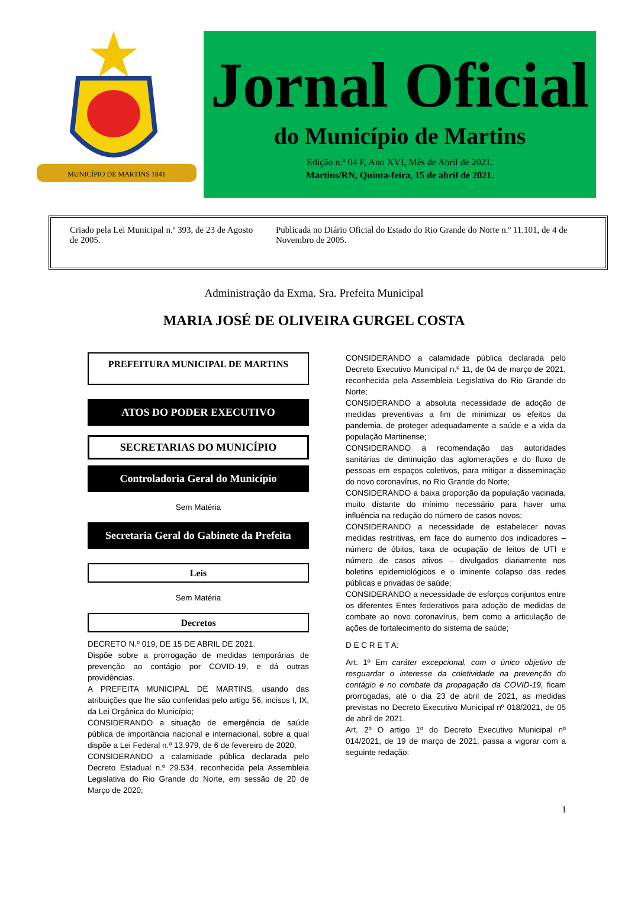MUNICÍPIO DE MARTINS 1841
Jornal Oficial
do Município de Martins
Edição n.º 04 F, Ano XVI, Mês de Abril de 2021.
Martins/RN, Quinta-feira, 15 de abril de 2021.
Criado pela Lei Municipal n.º 393, de 23 de Agosto de 2005.
Publicada no Diário Oficial do Estado do Rio Grande do Norte n.º 11.101, de 4 de Novembro de 2005.
Administração da Exma. Sra. Prefeita Municipal
MARIA JOSÉ DE OLIVEIRA GURGEL COSTA
PREFEITURA MUNICIPAL DE MARTINS
ATOS DO PODER EXECUTIVO
SECRETARIAS DO MUNICÍPIO
Controladoria Geral do Município
Sem Matéria
Secretaria Geral do Gabinete da Prefeita
Leis
Sem Matéria
Decretos
DECRETO N.º 019, DE 15 DE ABRIL DE 2021.
Dispõe sobre a prorrogação de medidas temporárias de prevenção ao contágio por COVID-19, e dá outras providências.
A PREFEITA MUNICIPAL DE MARTINS, usando das atribuições que lhe são conferidas pelo artigo 56, incisos I, IX, da Lei Orgânica do Município;
CONSIDERANDO a situação de emergência de saúde pública de importância nacional e internacional, sobre a qual dispõe a Lei Federal n.º 13.979, de 6 de fevereiro de 2020;
CONSIDERANDO a calamidade pública declarada pelo Decreto Estadual n.º 29.534, reconhecida pela Assembleia Legislativa do Rio Grande do Norte, em sessão de 20 de Março de 2020;
CONSIDERANDO a calamidade pública declarada pelo Decreto Executivo Municipal n.º 11, de 04 de março de 2021, reconhecida pela Assembleia Legislativa do Rio Grande do Norte;
CONSIDERANDO a absoluta necessidade de adoção de medidas preventivas a fim de minimizar os efeitos da pandemia, de proteger adequadamente a saúde e a vida da população Martinense;
CONSIDERANDO a recomendação das autoridades sanitárias de diminuição das aglomerações e do fluxo de pessoas em espaços coletivos, para mitigar a disseminação do novo coronavírus, no Rio Grande do Norte;
CONSIDERANDO a baixa proporção da população vacinada, muito distante do mínimo necessário para haver uma influência na redução do número de casos novos;
CONSIDERANDO a necessidade de estabelecer novas medidas restritivas, em face do aumento dos indicadores – número de óbitos, taxa de ocupação de leitos de UTI e número de casos ativos – divulgados diariamente nos boletins epidemiológicos e o iminente colapso das redes públicas e privadas de saúde;
CONSIDERANDO a necessidade de esforços conjuntos entre os diferentes Entes federativos para adoção de medidas de combate ao novo coronavírus, bem como a articulação de ações de fortalecimento do sistema de saúde;
D E C R E T A:
Art. 1º Em caráter excepcional, com o único objetivo de resguardar o interesse da coletividade na prevenção do contágio e no combate da propagação da COVID-19, ficam prorrogadas, até o dia 23 de abril de 2021, as medidas previstas no Decreto Executivo Municipal nº 018/2021, de 05 de abril de 2021.
Art. 2º O artigo 1º do Decreto Executivo Municipal nº 014/2021, de 19 de março de 2021, passa a vigorar com a seguinte redação:
1